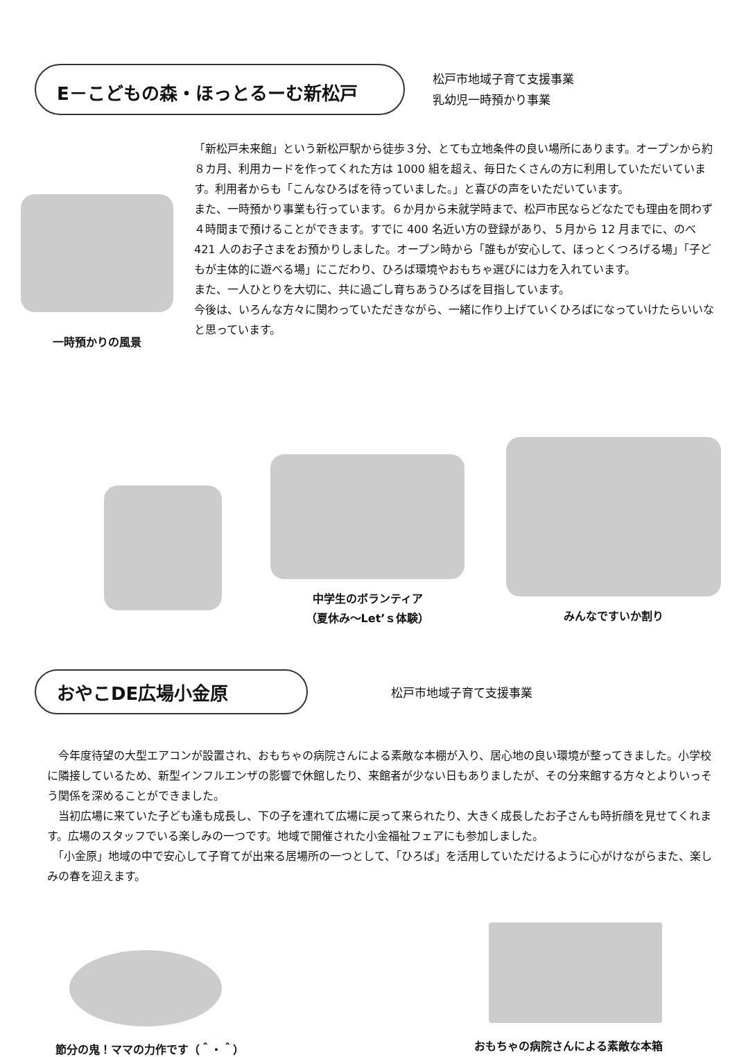E－こどもの森・ほっとるーむ新松戸
松戸市地域子育て支援事業
乳幼児一時預かり事業
一時預かりの風景
「新松戸未来館」という新松戸駅から徒歩３分、とても立地条件の良い場所にあります。オープンから約８カ月、利用カードを作ってくれた方は 1000 組を超え、毎日たくさんの方に利用していただいています。利用者からも「こんなひろばを待っていました。」と喜びの声をいただいています。
また、一時預かり事業も行っています。６か月から未就学時まで、松戸市民ならどなたでも理由を問わず４時間まで預けることができます。すでに 400 名近い方の登録があり、５月から 12 月までに、のべ 421 人のお子さまをお預かりしました。オープン時から「誰もが安心して、ほっとくつろげる場」「子どもが主体的に遊べる場」にこだわり、ひろば環境やおもちゃ選びには力を入れています。
また、一人ひとりを大切に、共に過ごし育ちあうひろばを目指しています。
今後は、いろんな方々に関わっていただきながら、一緒に作り上げていくひろばになっていけたらいいなと思っています。
中学生のボランティア
（夏休み～Let’ｓ体験）
みんなですいか割り
おやこDE広場小金原
松戸市地域子育て支援事業
　今年度待望の大型エアコンが設置され、おもちゃの病院さんによる素敵な本棚が入り、居心地の良い環境が整ってきました。小学校に隣接しているため、新型インフルエンザの影響で休館したり、来館者が少ない日もありましたが、その分来館する方々とよりいっそう関係を深めることができました。
　当初広場に来ていた子ども達も成長し、下の子を連れて広場に戻って来られたり、大きく成長したお子さんも時折顔を見せてくれます。広場のスタッフでいる楽しみの一つです。地域で開催された小金福祉フェアにも参加しました。
　「小金原」地域の中で安心して子育てが出来る居場所の一つとして、「ひろば」を活用していただけるように心がけながらまた、楽しみの春を迎えます。
節分の鬼！ママの力作です（＾・＾）
おもちゃの病院さんによる素敵な本箱